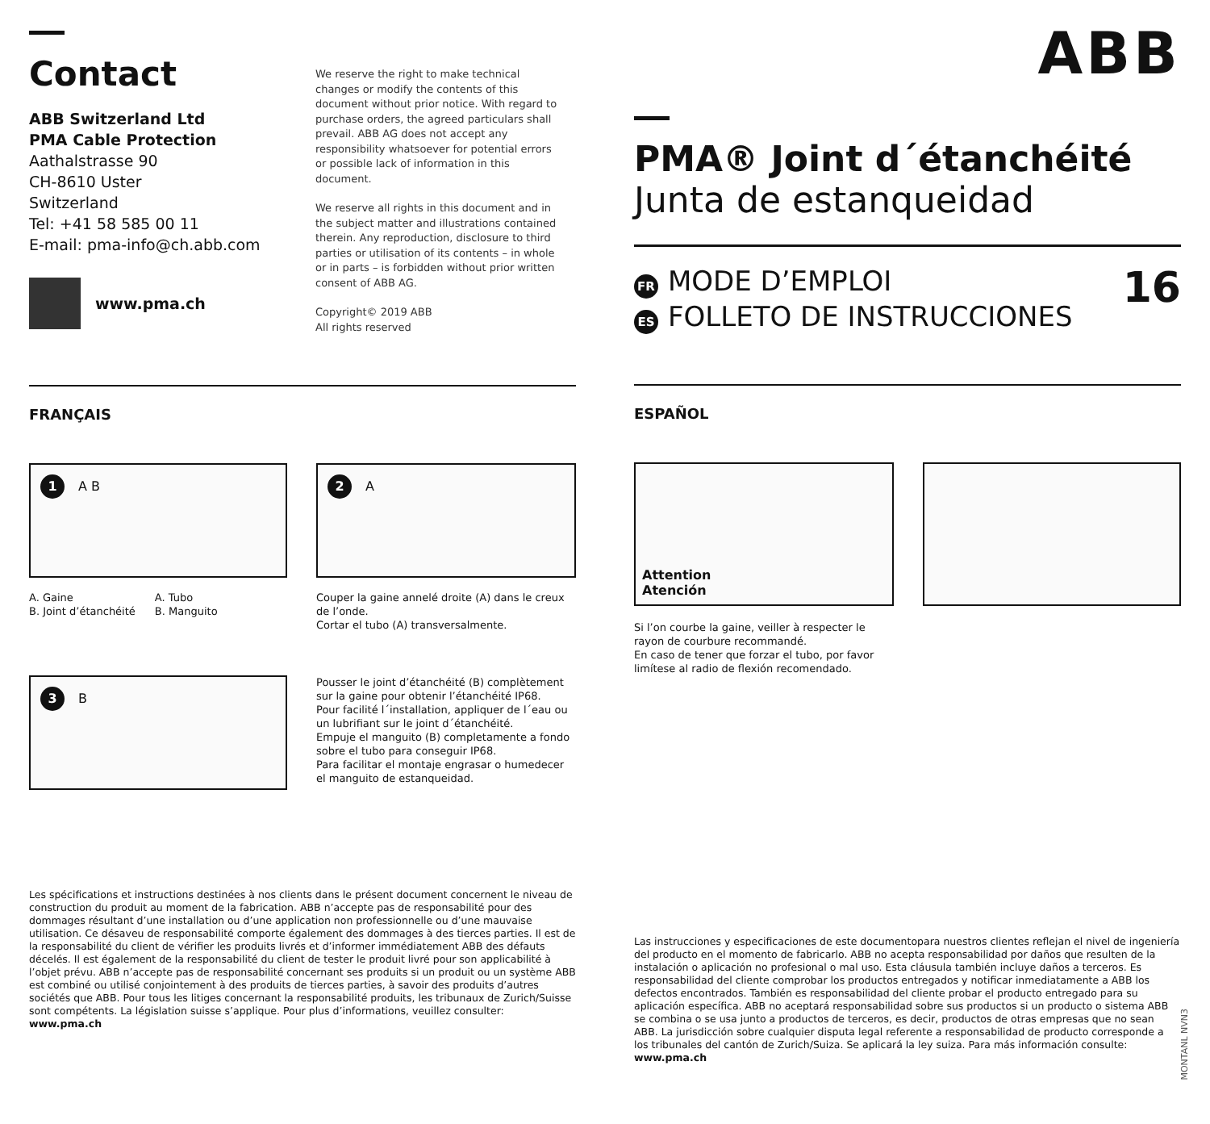Contact
ABB Switzerland Ltd
PMA Cable Protection
Aathalstrasse 90
CH-8610 Uster
Switzerland
Tel: +41 58 585 00 11
E-mail: pma-info@ch.abb.com
www.pma.ch
We reserve the right to make technical changes or modify the contents of this document without prior notice. With regard to purchase orders, the agreed particulars shall prevail. ABB AG does not accept any responsibility whatsoever for potential errors or possible lack of information in this document.
We reserve all rights in this document and in the subject matter and illustrations contained therein. Any reproduction, disclosure to third parties or utilisation of its contents – in whole or in parts – is forbidden without prior written consent of ABB AG.
Copyright© 2019 ABB
All rights reserved
FRANÇAIS
1 A B
A. Gaine
B. Joint d’étanchéité
A. Tubo
B. Manguito
2 A
Couper la gaine annelé droite (A) dans le creux de l’onde.
Cortar el tubo (A) transversalmente.
3 B
Pousser le joint d’étanchéité (B) complètement sur la gaine pour obtenir l’étanchéité IP68.
Pour facilité l´installation, appliquer de l´eau ou un lubrifiant sur le joint d´étanchéité.
Empuje el manguito (B) completamente a fondo sobre el tubo para conseguir IP68.
Para facilitar el montaje engrasar o humedecer el manguito de estanqueidad.
Les spécifications et instructions destinées à nos clients dans le présent document concernent le niveau de construction du produit au moment de la fabrication. ABB n’accepte pas de responsabilité pour des dommages résultant d’une installation ou d’une application non professionnelle ou d’une mauvaise utilisation. Ce désaveu de responsabilité comporte également des dommages à des tierces parties. Il est de la responsabilité du client de vérifier les produits livrés et d’informer immédiatement ABB des défauts décelés. Il est également de la responsabilité du client de tester le produit livré pour son applicabilité à l’objet prévu. ABB n’accepte pas de responsabilité concernant ses produits si un produit ou un système ABB est combiné ou utilisé conjointement à des produits de tierces parties, à savoir des produits d’autres sociétés que ABB. Pour tous les litiges concernant la responsabilité produits, les tribunaux de Zurich/Suisse sont compétents. La législation suisse s’applique. Pour plus d’informations, veuillez consulter: www.pma.ch
ABB
PMA® Joint d´étanchéité
Junta de estanqueidad
FR MODE D’EMPLOI
ES FOLLETO DE INSTRUCCIONES
16
ESPAÑOL
Attention
Atención
Si l’on courbe la gaine, veiller à respecter le rayon de courbure recommandé.
En caso de tener que forzar el tubo, por favor limítese al radio de flexión recomendado.
Las instrucciones y especificaciones de este documentopara nuestros clientes reflejan el nivel de ingeniería del producto en el momento de fabricarlo. ABB no acepta responsabilidad por daños que resulten de la instalación o aplicación no profesional o mal uso. Esta cláusula también incluye daños a terceros. Es responsabilidad del cliente comprobar los productos entregados y notificar inmediatamente a ABB los defectos encontrados. También es responsabilidad del cliente probar el producto entregado para su aplicación específica. ABB no aceptará responsabilidad sobre sus productos si un producto o sistema ABB se combina o se usa junto a productos de terceros, es decir, productos de otras empresas que no sean ABB. La jurisdicción sobre cualquier disputa legal referente a responsabilidad de producto corresponde a los tribunales del cantón de Zurich/Suiza. Se aplicará la ley suiza. Para más información consulte: www.pma.ch
MONTANL NVN3